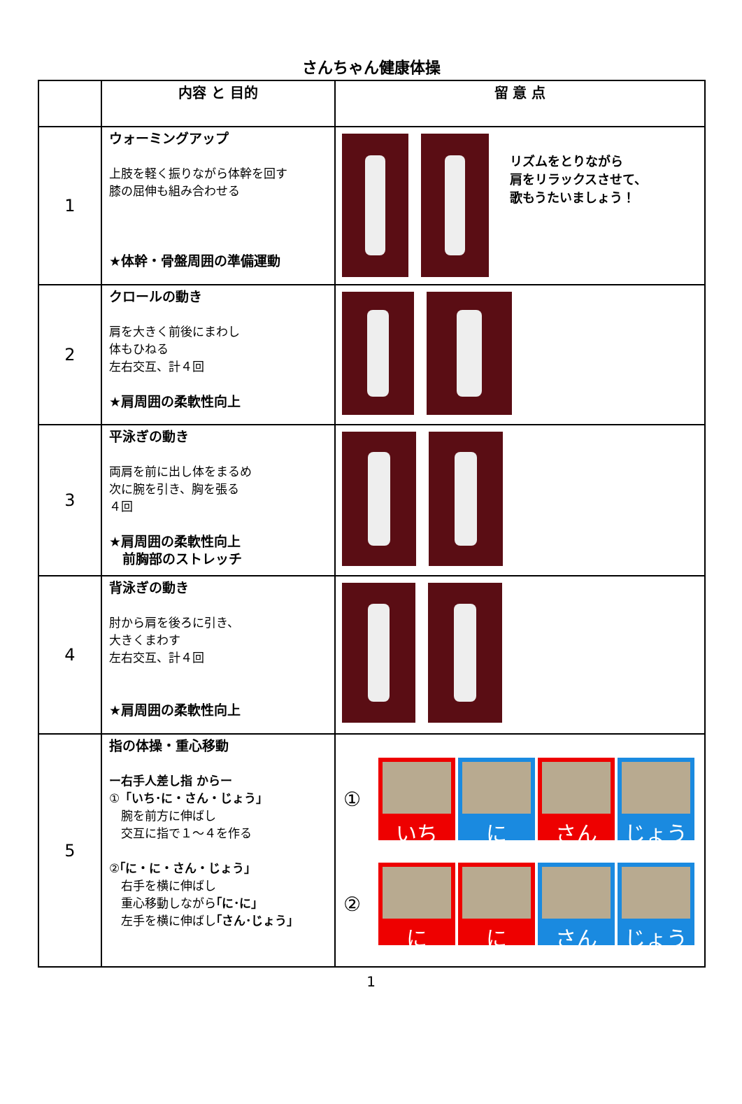さんちゃん健康体操
| | 内容 と 目的 | 留 意 点 |
| --- | --- | --- |
| 1 | ウォーミングアップ 上肢を軽く振りながら体幹を回す 膝の屈伸も組み合わせる ★体幹・骨盤周囲の準備運動 | リズムをとりながら 肩をリラックスさせて、 歌もうたいましょう！ |
| 2 | クロールの動き 肩を大きく前後にまわし 体もひねる 左右交互、計４回 ★肩周囲の柔軟性向上 | |
| 3 | 平泳ぎの動き 両肩を前に出し体をまるめ 次に腕を引き、胸を張る ４回 ★肩周囲の柔軟性向上 前胸部のストレッチ | |
| 4 | 背泳ぎの動き 肘から肩を後ろに引き、 大きくまわす 左右交互、計４回 ★肩周囲の柔軟性向上 | |
| 5 | 指の体操・重心移動 ー右手人差し指 からー ① 「いち･に・さん・じょう」 腕を前方に伸ばし 交互に指で１～４を作る ② ｢に・に・さん・じょう」 右手を横に伸ばし 重心移動しながら ｢に･に」 左手を横に伸ばし ｢さん･じょう」 | ① いち に さん じょう ② に に さん じょう |
1